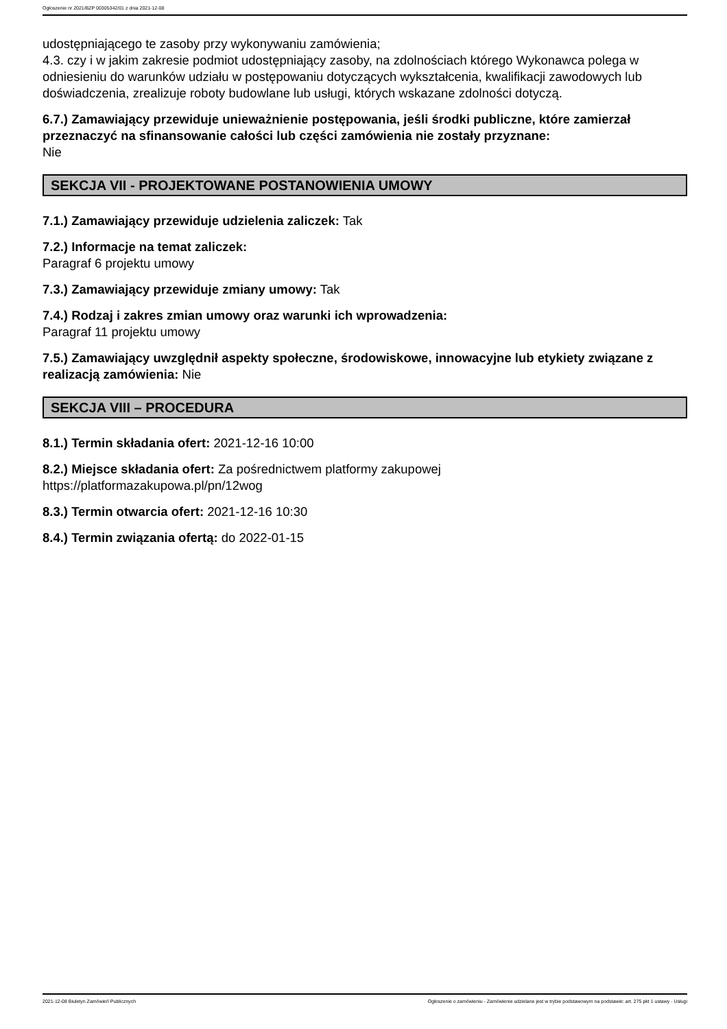Ogłoszenie nr 2021/BZP 00305342/01 z dnia 2021-12-08
udostępniającego te zasoby przy wykonywaniu zamówienia;
4.3. czy i w jakim zakresie podmiot udostępniający zasoby, na zdolnościach którego Wykonawca polega w odniesieniu do warunków udziału w postępowaniu dotyczących wykształcenia, kwalifikacji zawodowych lub doświadczenia, zrealizuje roboty budowlane lub usługi, których wskazane zdolności dotyczą.
6.7.) Zamawiający przewiduje unieważnienie postępowania, jeśli środki publiczne, które zamierzał przeznaczyć na sfinansowanie całości lub części zamówienia nie zostały przyznane:
Nie
SEKCJA VII - PROJEKTOWANE POSTANOWIENIA UMOWY
7.1.) Zamawiający przewiduje udzielenia zaliczek: Tak
7.2.) Informacje na temat zaliczek:
Paragraf 6 projektu umowy
7.3.) Zamawiający przewiduje zmiany umowy: Tak
7.4.) Rodzaj i zakres zmian umowy oraz warunki ich wprowadzenia:
Paragraf 11 projektu umowy
7.5.) Zamawiający uwzględnił aspekty społeczne, środowiskowe, innowacyjne lub etykiety związane z realizacją zamówienia: Nie
SEKCJA VIII – PROCEDURA
8.1.) Termin składania ofert: 2021-12-16 10:00
8.2.) Miejsce składania ofert: Za pośrednictwem platformy zakupowej
https://platformazakupowa.pl/pn/12wog
8.3.) Termin otwarcia ofert: 2021-12-16 10:30
8.4.) Termin związania ofertą: do 2022-01-15
2021-12-08 Biuletyn Zamówień Publicznych Ogłoszenie o zamówieniu - Zamówienie udzielane jest w trybie podstawowym na podstawie: art. 275 pkt 1 ustawy - Usługi